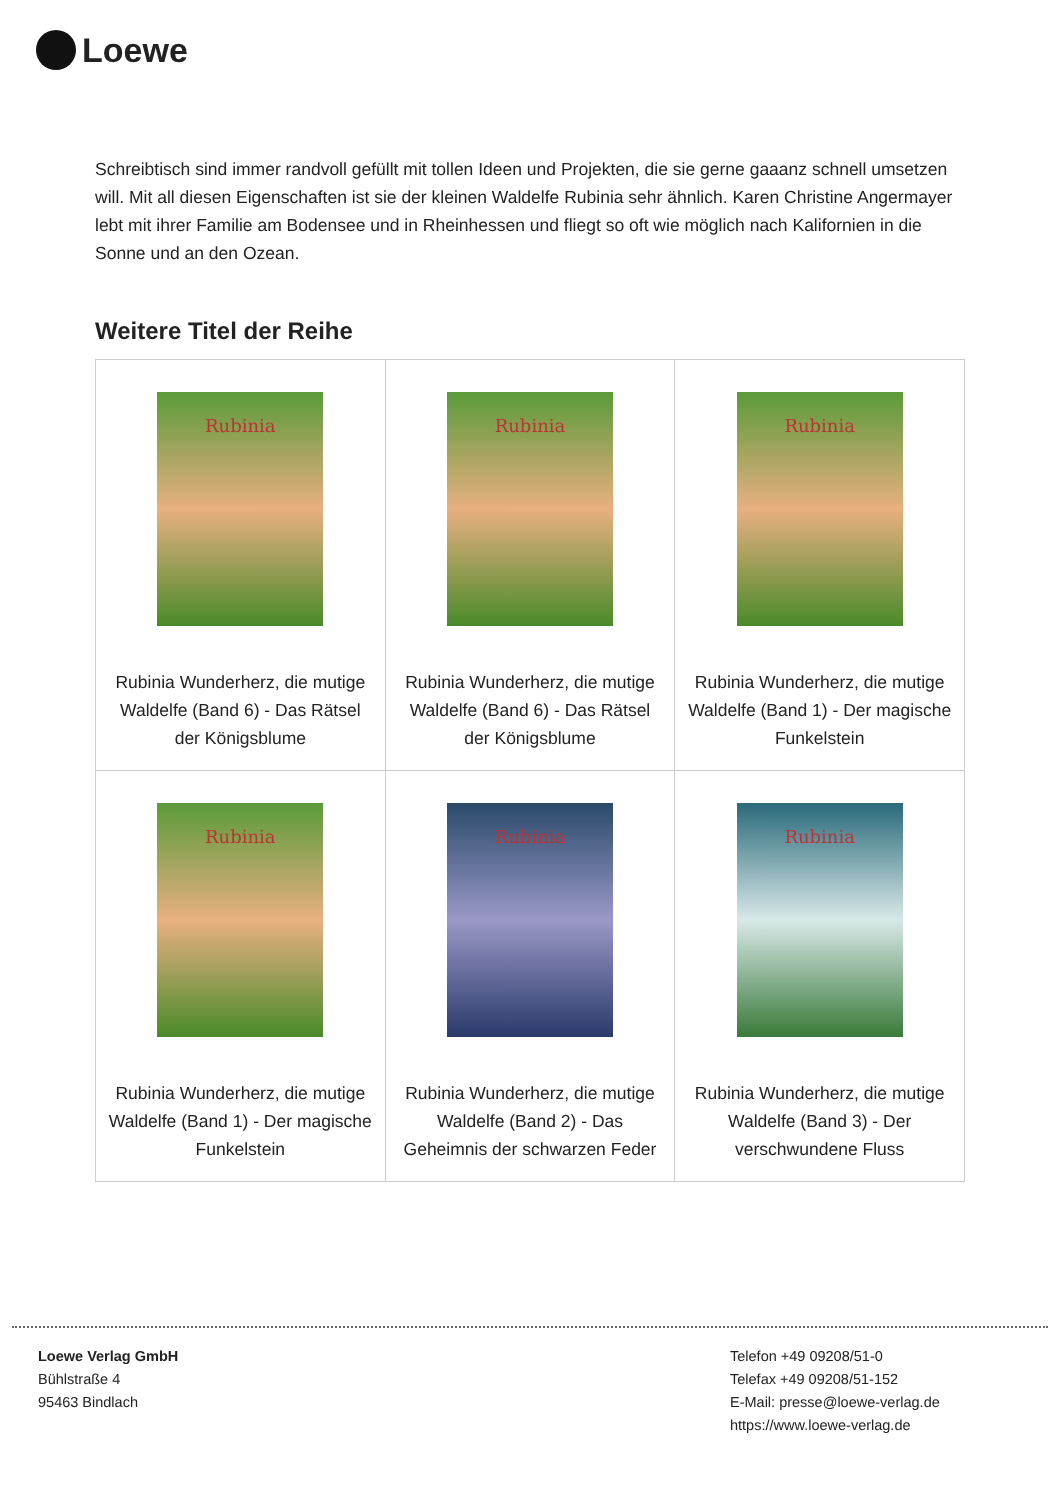Loewe
Schreibtisch sind immer randvoll gefüllt mit tollen Ideen und Projekten, die sie gerne gaaanz schnell umsetzen will. Mit all diesen Eigenschaften ist sie der kleinen Waldelfe Rubinia sehr ähnlich. Karen Christine Angermayer lebt mit ihrer Familie am Bodensee und in Rheinhessen und fliegt so oft wie möglich nach Kalifornien in die Sonne und an den Ozean.
Weitere Titel der Reihe
| Rubinia Rubinia Wunderherz, die mutige Waldelfe (Band 6) - Das Rätsel der Königsblume | Rubinia Rubinia Wunderherz, die mutige Waldelfe (Band 6) - Das Rätsel der Königsblume | Rubinia Rubinia Wunderherz, die mutige Waldelfe (Band 1) - Der magische Funkelstein |
| Rubinia Rubinia Wunderherz, die mutige Waldelfe (Band 1) - Der magische Funkelstein | Rubinia Rubinia Wunderherz, die mutige Waldelfe (Band 2) - Das Geheimnis der schwarzen Feder | Rubinia Rubinia Wunderherz, die mutige Waldelfe (Band 3) - Der verschwundene Fluss |
Loewe Verlag GmbH
Bühlstraße 4
95463 Bindlach
Telefon +49 09208/51-0
Telefax +49 09208/51-152
E-Mail: presse@loewe-verlag.de
https://www.loewe-verlag.de